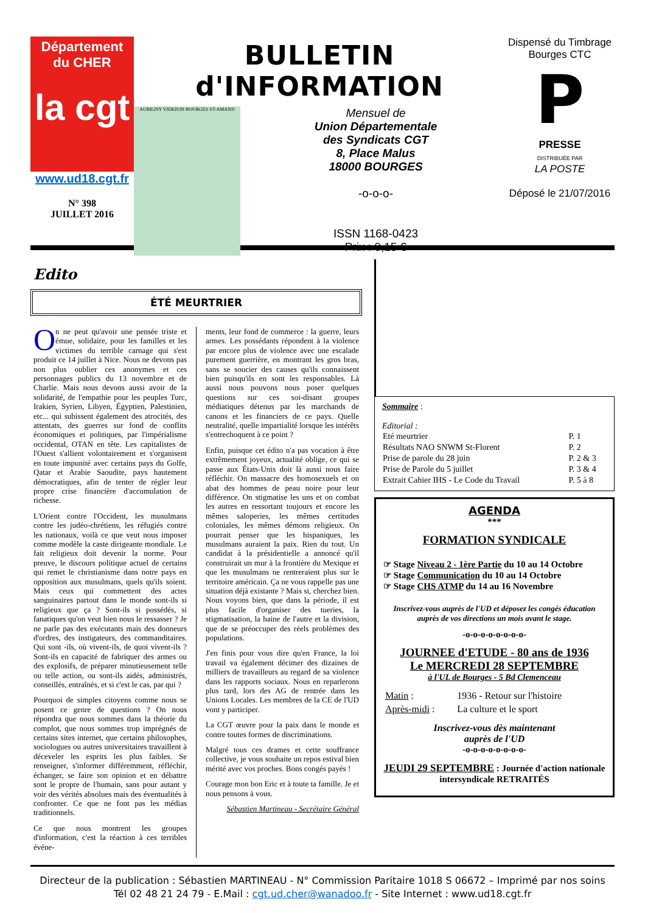Département
du CHER
la cgt
www.ud18.cgt.fr
N° 398
JUILLET 2016
BULLETIN d'INFORMATION
AUBIGNY VIERZON BOURGES ST-AMAND
Mensuel de
Union Départementale
des Syndicats CGT
8, Place Malus
18000 BOURGES
-o-o-o-
ISSN 1168-0423
Prix : 0,15 €
Dispensé du Timbrage
Bourges CTC
P
PRESSE
DISTRIBUÉE PAR
LA POSTE
Déposé le 21/07/2016
Edito
ÉTÉ MEURTRIER
On ne peut qu'avoir une pensée triste et émue, solidaire, pour les familles et les victimes du terrible carnage qui s'est produit ce 14 juillet à Nice. Nous ne devons pas non plus oublier ces anonymes et ces personnages publics du 13 novembre et de Charlie. Mais nous devons aussi avoir de la solidarité, de l'empathie pour les peuples Turc, Irakien, Syrien, Libyen, Égyptien, Palestinien, etc... qui subissent également des atrocités, des attentats, des guerres sur fond de conflits économiques et politiques, par l'impérialisme occidental, OTAN en tête. Les capitalistes de l'Ouest s'allient volontairement et s'organisent en toute impunité avec certains pays du Golfe, Qatar et Arabie Saoudite, pays hautement démocratiques, afin de tenter de régler leur propre crise financière d'accumulation de richesse.
L'Orient contre l'Occident, les musulmans contre les judéo-chrétiens, les réfugiés contre les nationaux, voilà ce que veut nous imposer comme modèle la caste dirigeante mondiale. Le fait religieux doit devenir la norme. Pour preuve, le discours politique actuel de certains qui remet le christianisme dans notre pays en opposition aux musulmans, quels qu'ils soient. Mais ceux qui commettent des actes sanguinaires partout dans le monde sont-ils si religieux que ça ? Sont-ils si possédés, si fanatiques qu'on veut bien nous le ressasser ? Je ne parle pas des exécutants mais des donneurs d'ordres, des instigateurs, des commanditaires. Qui sont -ils, où vivent-ils, de quoi vivent-ils ? Sont-ils en capacité de fabriquer des armes ou des explosifs, de préparer minutieusement telle ou telle action, ou sont-ils aidés, administrés, conseillés, entraînés, et si c'est le cas, par qui ?
Pourquoi de simples citoyens comme nous se posent ce genre de questions ? On nous répondra que nous sommes dans la théorie du complot, que nous sommes trop imprégnés de certains sites internet, que certains philosophes, sociologues ou autres universitaires travaillent à déceveler les esprits les plus faibles. Se renseigner, s'informer différemment, réfléchir, échanger, se faire son opinion et en débattre sont le propre de l'humain, sans pour autant y voir des vérités absolues mais des éventualités à confronter. Ce que ne font pas les médias traditionnels.
Ce que nous montrent les groupes d'information, c'est la réaction à ces terribles événe-
ments, leur fond de commerce : la guerre, leurs armes. Les possédants répondent à la violence par encore plus de violence avec une escalade purement guerrière, en montrant les gros bras, sans se soucier des causes qu'ils connaissent bien puisqu'ils en sont les responsables. Là aussi nous pouvons nous poser quelques questions sur ces soi-disant groupes médiatiques détenus par les marchands de canons et les financiers de ce pays. Quelle neutralité, quelle impartialité lorsque les intérêts s'entrechoquent à ce point ?
Enfin, puisque cet édito n'a pas vocation à être extrêmement joyeux, actualité oblige, ce qui se passe aux États-Unis doit là aussi nous faire réfléchir. On massacre des homosexuels et on abat des hommes de peau noire pour leur différence. On stigmatise les uns et on combat les autres en ressortant toujours et encore les mêmes saloperies, les mêmes certitudes coloniales, les mêmes démons religieux. On pourrait penser que les hispaniques, les musulmans auraient la paix. Rien du tout. Un candidat à la présidentielle a annoncé qu'il construirait un mur à la frontière du Mexique et que les musulmans ne rentreraient plus sur le territoire américain. Ça ne vous rappelle pas une situation déjà existante ? Mais si, cherchez bien. Nous voyons bien, que dans la période, il est plus facile d'organiser des tueries, la stigmatisation, la haine de l'autre et la division, que de se préoccuper des réels problèmes des populations.
J'en finis pour vous dire qu'en France, la loi travail va également décimer des dizaines de milliers de travailleurs au regard de sa violence dans les rapports sociaux. Nous en reparlerons plus tard, lors des AG de rentrée dans les Unions Locales. Les membres de la CE de l'UD vont y participer.
La CGT œuvre pour la paix dans le monde et contre toutes formes de discriminations.
Malgré tous ces drames et cette souffrance collective, je vous souhaite un repos estival bien mérité avec vos proches. Bons congés payés !
Courage mon bon Eric et à toute ta famille. Je et nous pensons à vous.
Sébastien Martineau - Secrétaire Général
Sommaire :
Editorial :
| Eté meurtrier | P. 1 |
| Résultats NAO SNWM St-Florent | P. 2 |
| Prise de parole du 28 juin | P. 2 & 3 |
| Prise de Parole du 5 juillet | P. 3 & 4 |
| Extrait Cahier IHS - Le Code du Travail | P. 5 à 8 |
AGENDA
***
FORMATION SYNDICALE
☞ Stage Niveau 2 - 1ère Partie du 10 au 14 Octobre
☞ Stage Communication du 10 au 14 Octobre
☞ Stage CHS ATMP du 14 au 16 Novembre
Inscrivez-vous auprès de l'UD et déposez les congés éducation auprès de vos directions un mois avant le stage.
-o-o-o-o-o-o-o-o-
JOURNEE d'ETUDE - 80 ans de 1936
Le MERCREDI 28 SEPTEMBRE
à l'UL de Bourges - 5 Bd Clemenceau
| Matin : | 1936 - Retour sur l'histoire |
| Après-midi : | La culture et le sport |
Inscrivez-vous dès maintenant
auprès de l'UD
-o-o-o-o-o-o-o-o-
JEUDI 29 SEPTEMBRE : Journée d'action nationale intersyndicale RETRAITÉS
Directeur de la publication : Sébastien MARTINEAU - N° Commission Paritaire 1018 S 06672 – Imprimé par nos soins
Tél 02 48 21 24 79 - E.Mail : cgt.ud.cher@wanadoo.fr - Site Internet : www.ud18.cgt.fr